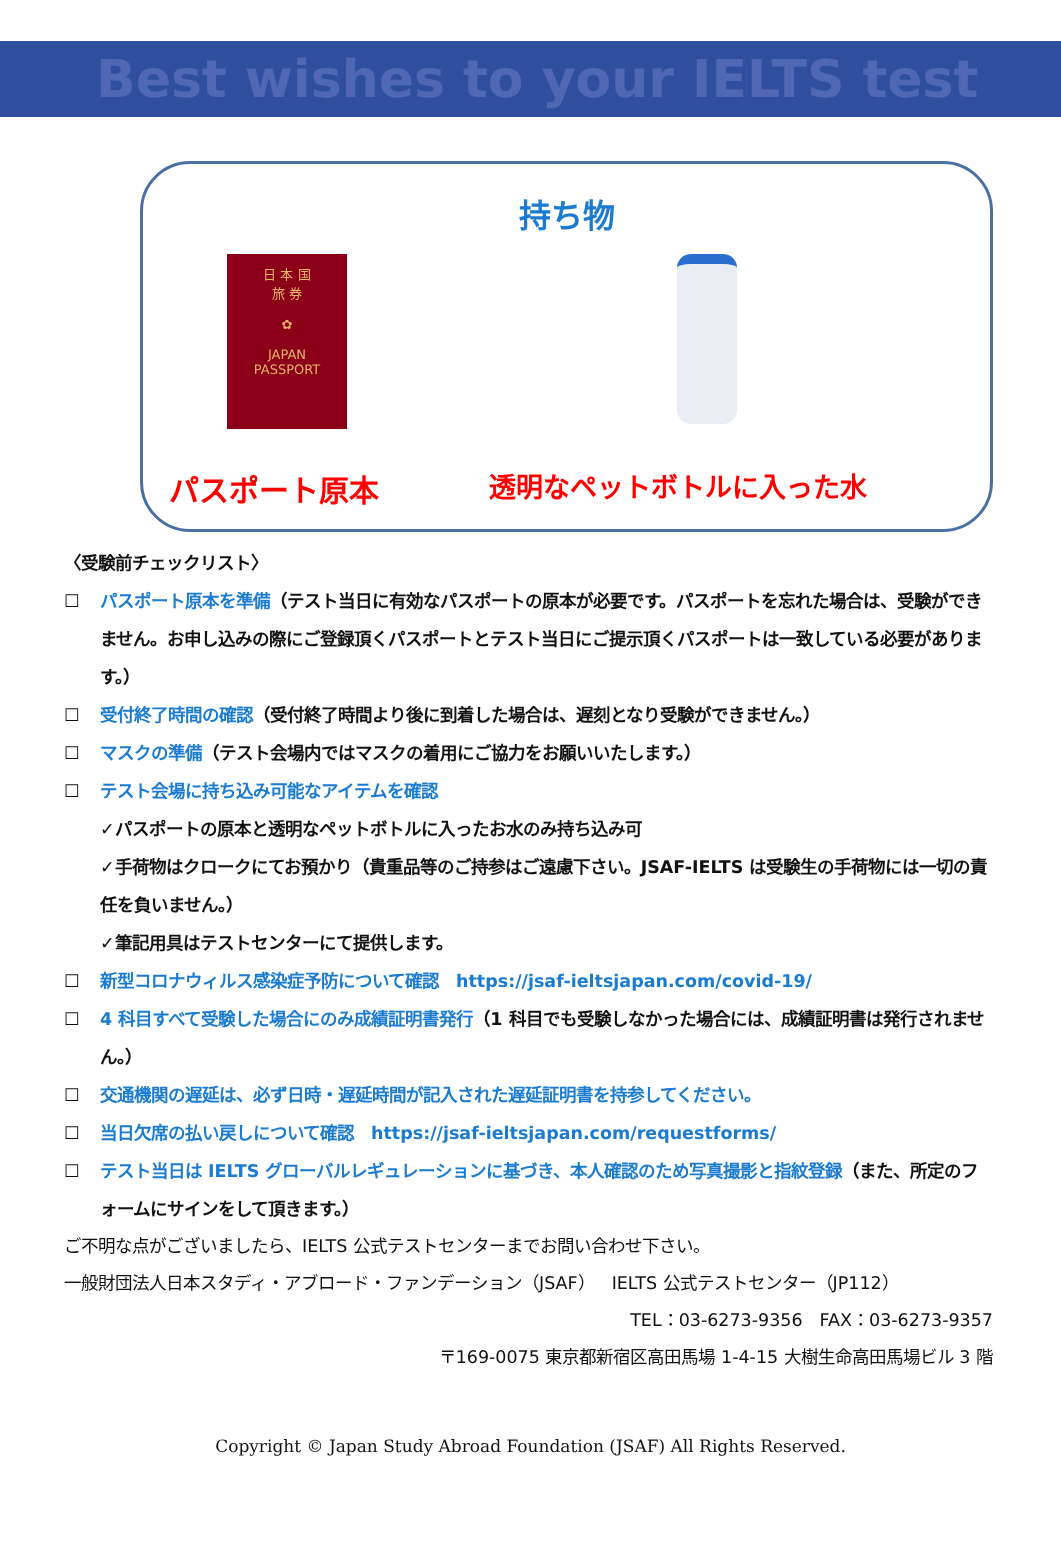Best wishes to your IELTS test
持ち物
日 本 国
旅 券
✿
JAPAN
PASSPORT
パスポート原本 透明なペットボトルに入った水
〈受験前チェックリスト〉
☐ パスポート原本を準備（テスト当日に有効なパスポートの原本が必要です。パスポートを忘れた場合は、受験ができません。お申し込みの際にご登録頂くパスポートとテスト当日にご提示頂くパスポートは一致している必要があります。）
☐ 受付終了時間の確認（受付終了時間より後に到着した場合は、遅刻となり受験ができません。）
☐ マスクの準備（テスト会場内ではマスクの着用にご協力をお願いいたします。）
☐ テスト会場に持ち込み可能なアイテムを確認
✓パスポートの原本と透明なペットボトルに入ったお水のみ持ち込み可
✓手荷物はクロークにてお預かり（貴重品等のご持参はご遠慮下さい。JSAF-IELTS は受験生の手荷物には一切の責任を負いません。）
✓筆記用具はテストセンターにて提供します。
☐ 新型コロナウィルス感染症予防について確認　https://jsaf-ieltsjapan.com/covid-19/
☐ 4 科目すべて受験した場合にのみ成績証明書発行（1 科目でも受験しなかった場合には、成績証明書は発行されません。）
☐ 交通機関の遅延は、必ず日時・遅延時間が記入された遅延証明書を持参してください。
☐ 当日欠席の払い戻しについて確認　https://jsaf-ieltsjapan.com/requestforms/
☐ テスト当日は IELTS グローバルレギュレーションに基づき、本人確認のため写真撮影と指紋登録（また、所定のフォームにサインをして頂きます。）
ご不明な点がございましたら、IELTS 公式テストセンターまでお問い合わせ下さい。
一般財団法人日本スタディ・アブロード・ファンデーション（JSAF）　IELTS 公式テストセンター（JP112）
TEL：03-6273-9356　FAX：03-6273-9357
〒169-0075 東京都新宿区高田馬場 1-4-15 大樹生命高田馬場ビル 3 階
Copyright © Japan Study Abroad Foundation (JSAF) All Rights Reserved.